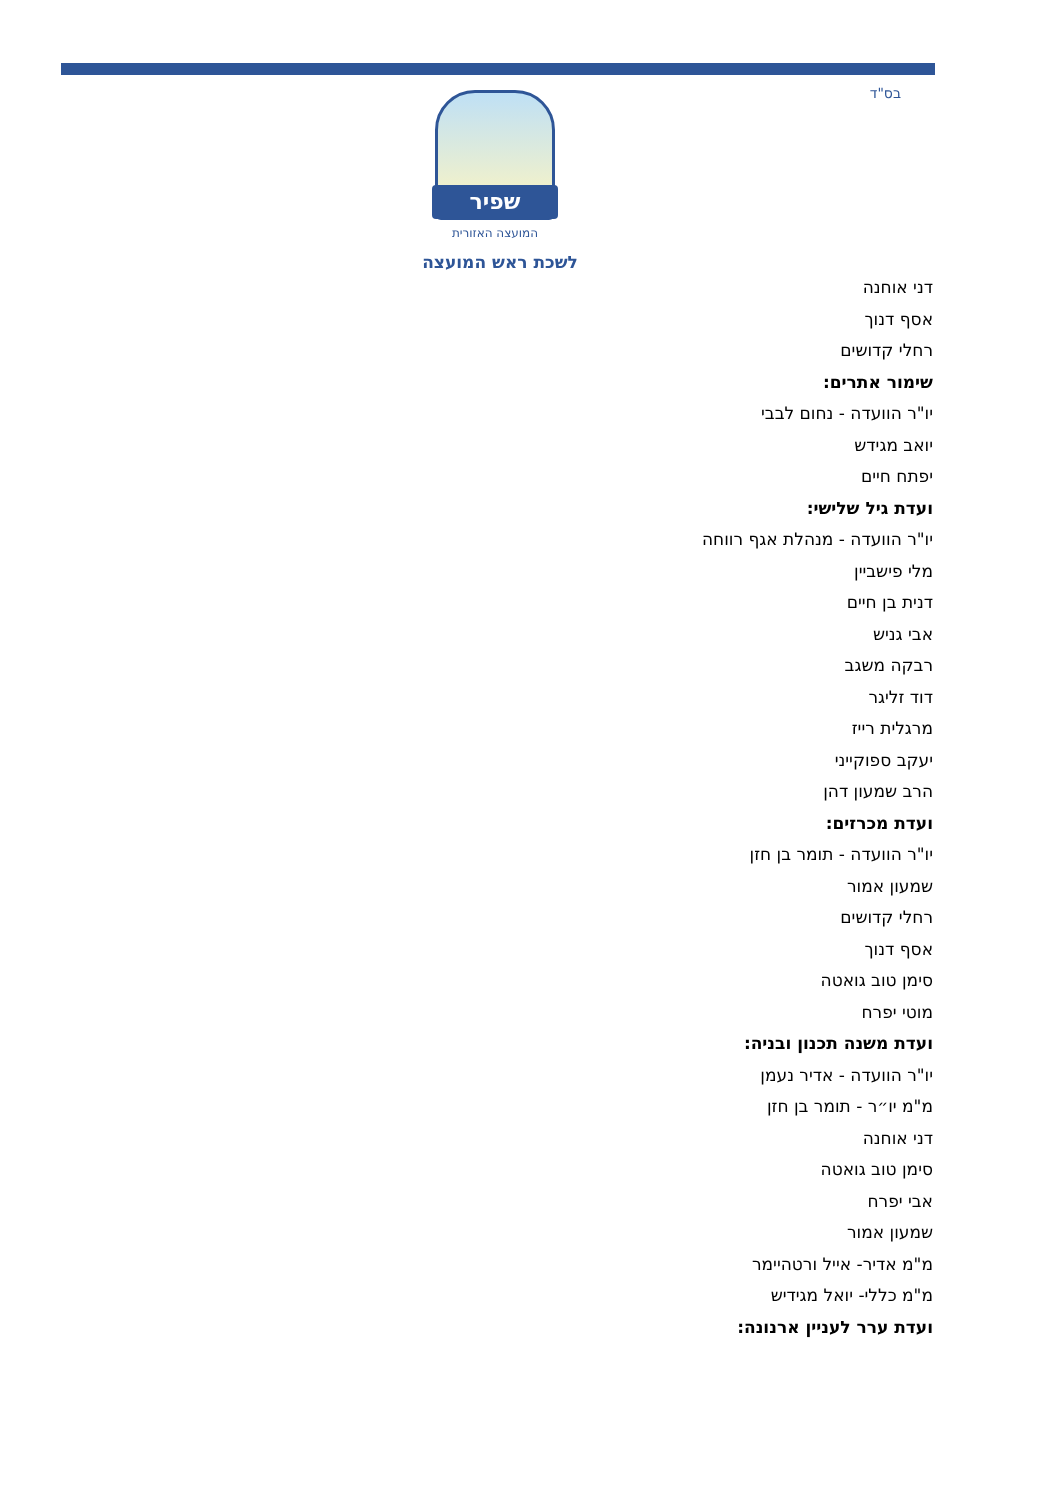בס"ד
שפיר
המועצה האזורית
לשכת ראש המועצה
דני אוחנה
אסף דנוך
רחלי קדושים
שימור אתרים:
יו"ר הוועדה - נחום לבבי
יואב מגידש
יפתח חיים
ועדת גיל שלישי:
יו"ר הוועדה - מנהלת אגף רווחה
מלי פישביין
דנית בן חיים
אבי גניש
רבקה משגב
דוד זליגר
מרגלית רייז
יעקב ספוקייני
הרב שמעון דהן
ועדת מכרזים:
יו"ר הוועדה - תומר בן חזן
שמעון אמור
רחלי קדושים
אסף דנוך
סימן טוב גואטה
מוטי יפרח
ועדת משנה תכנון ובניה:
יו"ר הוועדה - אדיר נעמן
מ"מ יו״ר - תומר בן חזן
דני אוחנה
סימן טוב גואטה
אבי יפרח
שמעון אמור
מ"מ אדיר- אייל ורטהיימר
מ"מ כללי- יואל מגידיש
ועדת ערר לעניין ארנונה: